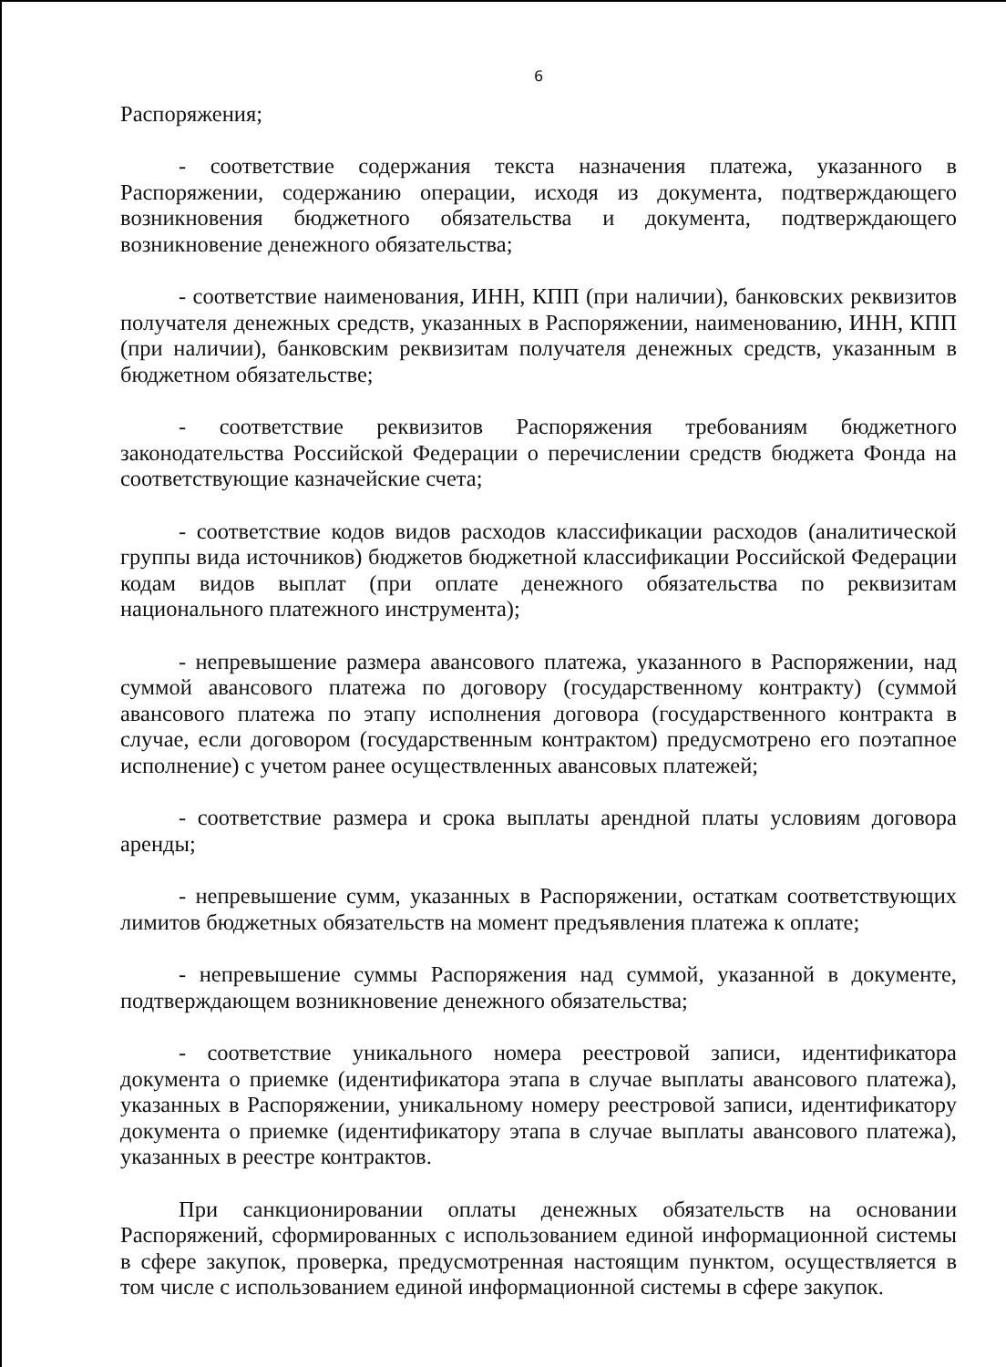6
Распоряжения;
- соответствие содержания текста назначения платежа, указанного в Распоряжении, содержанию операции, исходя из документа, подтверждающего возникновения бюджетного обязательства и документа, подтверждающего возникновение денежного обязательства;
- соответствие наименования, ИНН, КПП (при наличии), банковских реквизитов получателя денежных средств, указанных в Распоряжении, наименованию, ИНН, КПП (при наличии), банковским реквизитам получателя денежных средств, указанным в бюджетном обязательстве;
- соответствие реквизитов Распоряжения требованиям бюджетного законодательства Российской Федерации о перечислении средств бюджета Фонда на соответствующие казначейские счета;
- соответствие кодов видов расходов классификации расходов (аналитической группы вида источников) бюджетов бюджетной классификации Российской Федерации кодам видов выплат (при оплате денежного обязательства по реквизитам национального платежного инструмента);
- непревышение размера авансового платежа, указанного в Распоряжении, над суммой авансового платежа по договору (государственному контракту) (суммой авансового платежа по этапу исполнения договора (государственного контракта в случае, если договором (государственным контрактом) предусмотрено его поэтапное исполнение) с учетом ранее осуществленных авансовых платежей;
- соответствие размера и срока выплаты арендной платы условиям договора аренды;
- непревышение сумм, указанных в Распоряжении, остаткам соответствующих лимитов бюджетных обязательств на момент предъявления платежа к оплате;
- непревышение суммы Распоряжения над суммой, указанной в документе, подтверждающем возникновение денежного обязательства;
- соответствие уникального номера реестровой записи, идентификатора документа о приемке (идентификатора этапа в случае выплаты авансового платежа), указанных в Распоряжении, уникальному номеру реестровой записи, идентификатору документа о приемке (идентификатору этапа в случае выплаты авансового платежа), указанных в реестре контрактов.
При санкционировании оплаты денежных обязательств на основании Распоряжений, сформированных с использованием единой информационной системы в сфере закупок, проверка, предусмотренная настоящим пунктом, осуществляется в том числе с использованием единой информационной системы в сфере закупок.